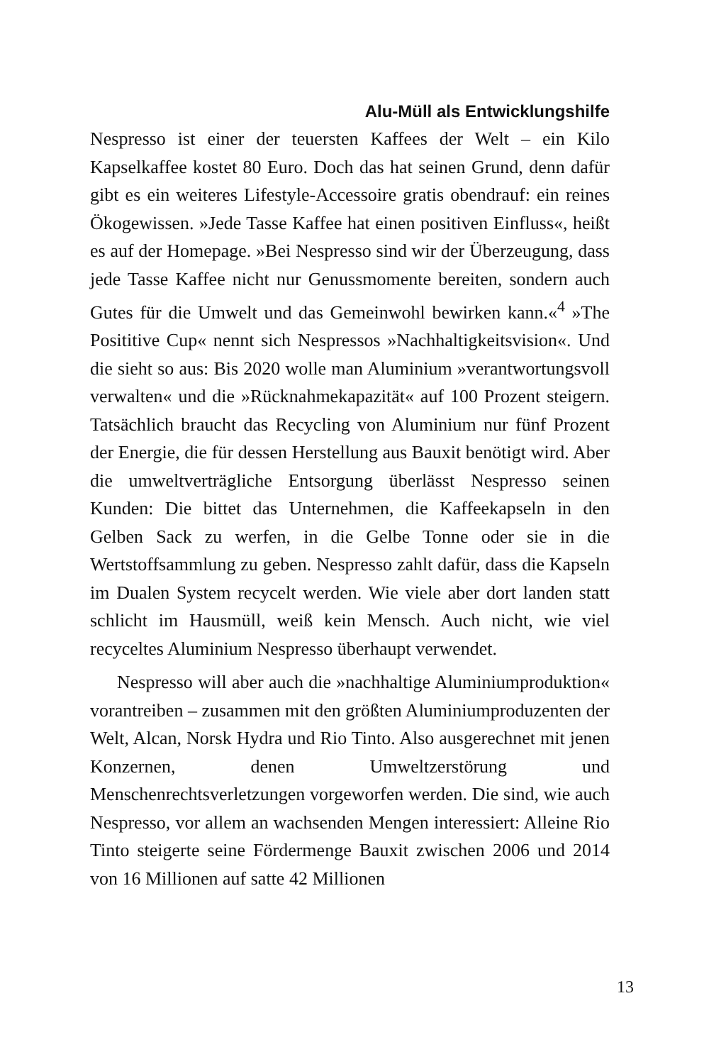Alu-Müll als Entwicklungshilfe
Nespresso ist einer der teuersten Kaffees der Welt – ein Kilo Kapselkaffee kostet 80 Euro. Doch das hat seinen Grund, denn dafür gibt es ein weiteres Lifestyle-Accessoire gratis obendrauf: ein reines Ökogewissen. »Jede Tasse Kaffee hat einen positiven Einfluss«, heißt es auf der Homepage. »Bei Nespresso sind wir der Überzeugung, dass jede Tasse Kaffee nicht nur Genussmomente bereiten, sondern auch Gutes für die Umwelt und das Gemeinwohl bewirken kann.«<sup>4</sup> »The Posititive Cup« nennt sich Nespressos »Nachhaltigkeitsvision«. Und die sieht so aus: Bis 2020 wolle man Aluminium »verantwortungsvoll verwalten« und die »Rücknahmekapazität« auf 100 Prozent steigern. Tatsächlich braucht das Recycling von Aluminium nur fünf Prozent der Energie, die für dessen Herstellung aus Bauxit benötigt wird. Aber die umweltverträgliche Entsorgung überlässt Nespresso seinen Kunden: Die bittet das Unternehmen, die Kaffeekapseln in den Gelben Sack zu werfen, in die Gelbe Tonne oder sie in die Wertstoffsammlung zu geben. Nespresso zahlt dafür, dass die Kapseln im Dualen System recycelt werden. Wie viele aber dort landen statt schlicht im Hausmüll, weiß kein Mensch. Auch nicht, wie viel recyceltes Aluminium Nespresso überhaupt verwendet.
Nespresso will aber auch die »nachhaltige Aluminiumproduktion« vorantreiben – zusammen mit den größten Aluminiumproduzenten der Welt, Alcan, Norsk Hydra und Rio Tinto. Also ausgerechnet mit jenen Konzernen, denen Umweltzerstörung und Menschenrechtsverletzungen vorgeworfen werden. Die sind, wie auch Nespresso, vor allem an wachsenden Mengen interessiert: Alleine Rio Tinto steigerte seine Fördermenge Bauxit zwischen 2006 und 2014 von 16 Millionen auf satte 42 Millionen
13